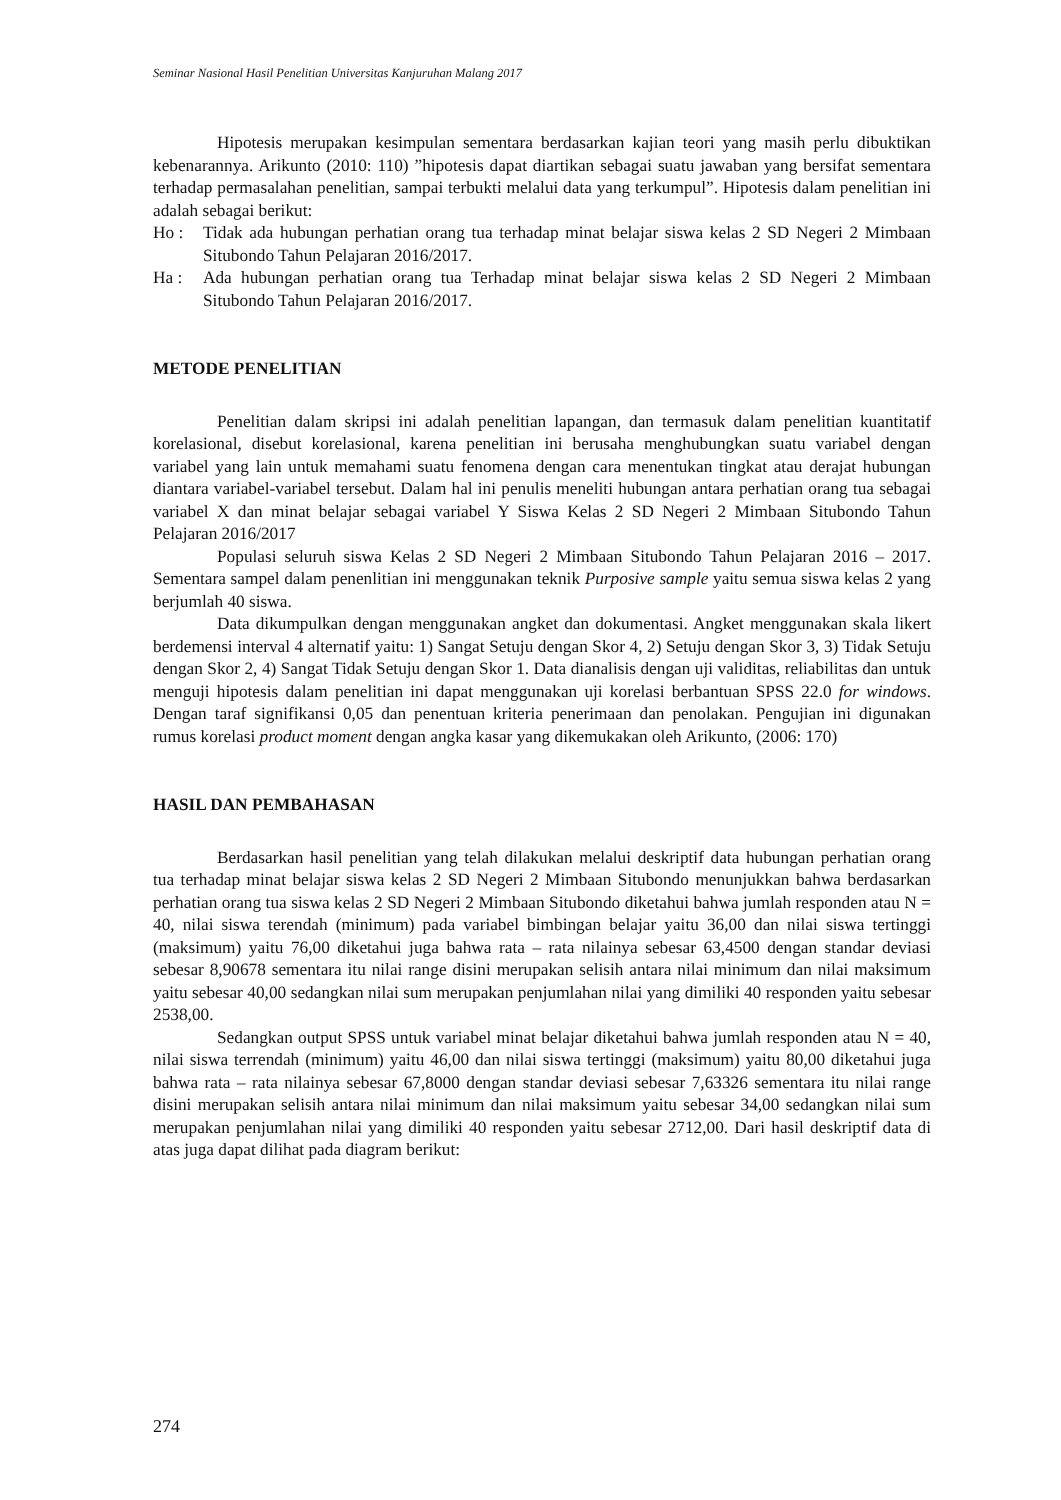Seminar Nasional Hasil Penelitian Universitas Kanjuruhan Malang 2017
Hipotesis merupakan kesimpulan sementara berdasarkan kajian teori yang masih perlu dibuktikan kebenarannya. Arikunto (2010: 110) ”hipotesis dapat diartikan sebagai suatu jawaban yang bersifat sementara terhadap permasalahan penelitian, sampai terbukti melalui data yang terkumpul”. Hipotesis dalam penelitian ini adalah sebagai berikut:
Ho : Tidak ada hubungan perhatian orang tua terhadap minat belajar siswa kelas 2 SD Negeri 2 Mimbaan Situbondo Tahun Pelajaran 2016/2017.
Ha : Ada hubungan perhatian orang tua Terhadap minat belajar siswa kelas 2 SD Negeri 2 Mimbaan Situbondo Tahun Pelajaran 2016/2017.
METODE PENELITIAN
Penelitian dalam skripsi ini adalah penelitian lapangan, dan termasuk dalam penelitian kuantitatif korelasional, disebut korelasional, karena penelitian ini berusaha menghubungkan suatu variabel dengan variabel yang lain untuk memahami suatu fenomena dengan cara menentukan tingkat atau derajat hubungan diantara variabel-variabel tersebut. Dalam hal ini penulis meneliti hubungan antara perhatian orang tua sebagai variabel X dan minat belajar sebagai variabel Y Siswa Kelas 2 SD Negeri 2 Mimbaan Situbondo Tahun Pelajaran 2016/2017
Populasi seluruh siswa Kelas 2 SD Negeri 2 Mimbaan Situbondo Tahun Pelajaran 2016 – 2017. Sementara sampel dalam penenlitian ini menggunakan teknik Purposive sample yaitu semua siswa kelas 2 yang berjumlah 40 siswa.
Data dikumpulkan dengan menggunakan angket dan dokumentasi. Angket menggunakan skala likert berdemensi interval 4 alternatif yaitu: 1) Sangat Setuju dengan Skor 4, 2) Setuju dengan Skor 3, 3) Tidak Setuju dengan Skor 2, 4) Sangat Tidak Setuju dengan Skor 1. Data dianalisis dengan uji validitas, reliabilitas dan untuk menguji hipotesis dalam penelitian ini dapat menggunakan uji korelasi berbantuan SPSS 22.0 for windows. Dengan taraf signifikansi 0,05 dan penentuan kriteria penerimaan dan penolakan. Pengujian ini digunakan rumus korelasi product moment dengan angka kasar yang dikemukakan oleh Arikunto, (2006: 170)
HASIL DAN PEMBAHASAN
Berdasarkan hasil penelitian yang telah dilakukan melalui deskriptif data hubungan perhatian orang tua terhadap minat belajar siswa kelas 2 SD Negeri 2 Mimbaan Situbondo menunjukkan bahwa berdasarkan perhatian orang tua siswa kelas 2 SD Negeri 2 Mimbaan Situbondo diketahui bahwa jumlah responden atau N = 40, nilai siswa terendah (minimum) pada variabel bimbingan belajar yaitu 36,00 dan nilai siswa tertinggi (maksimum) yaitu 76,00 diketahui juga bahwa rata – rata nilainya sebesar 63,4500 dengan standar deviasi sebesar 8,90678 sementara itu nilai range disini merupakan selisih antara nilai minimum dan nilai maksimum yaitu sebesar 40,00 sedangkan nilai sum merupakan penjumlahan nilai yang dimiliki 40 responden yaitu sebesar 2538,00.
Sedangkan output SPSS untuk variabel minat belajar diketahui bahwa jumlah responden atau N = 40, nilai siswa terrendah (minimum) yaitu 46,00 dan nilai siswa tertinggi (maksimum) yaitu 80,00 diketahui juga bahwa rata – rata nilainya sebesar 67,8000 dengan standar deviasi sebesar 7,63326 sementara itu nilai range disini merupakan selisih antara nilai minimum dan nilai maksimum yaitu sebesar 34,00 sedangkan nilai sum merupakan penjumlahan nilai yang dimiliki 40 responden yaitu sebesar 2712,00. Dari hasil deskriptif data di atas juga dapat dilihat pada diagram berikut:
274